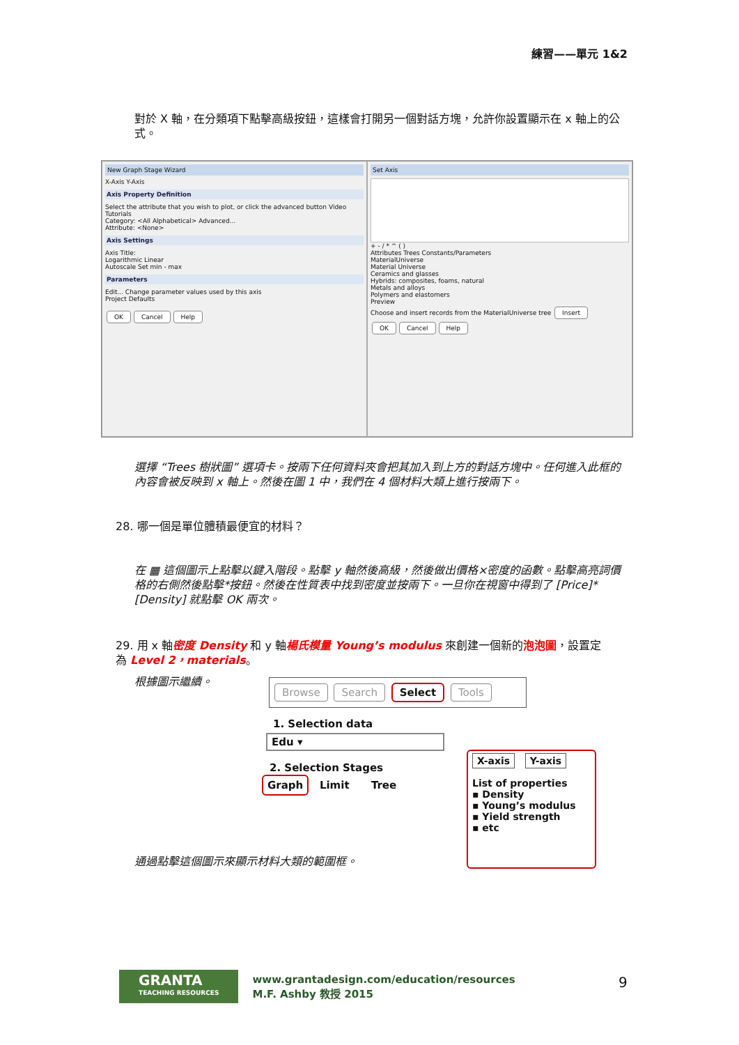練習——單元 1&2
對於 X 軸，在分類項下點擊高級按鈕，這樣會打開另一個對話方塊，允許你設置顯示在 x 軸上的公式。
New Graph Stage Wizard
X-Axis Y-Axis
Axis Property Definition
Select the attribute that you wish to plot, or click the advanced button Video Tutorials
Category: <All Alphabetical> Advanced...
Attribute: <None>
Axis Settings
Axis Title:
Logarithmic Linear
Autoscale Set min - max
Parameters
Edit... Change parameter values used by this axis
Project Defaults
OK Cancel Help
Set Axis
+ - / * ^ ( )
Attributes Trees Constants/Parameters
MaterialUniverse
Material Universe
Ceramics and glasses
Hybrids: composites, foams, natural
Metals and alloys
Polymers and elastomers
Preview
Choose and insert records from the MaterialUniverse tree Insert
OK Cancel Help
選擇 “Trees 樹狀圖” 選項卡。按兩下任何資料夾會把其加入到上方的對話方塊中。任何進入此框的內容會被反映到 x 軸上。然後在圖 1 中，我們在 4 個材料大類上進行按兩下。
28. 哪一個是單位體積最便宜的材料？
在 ▦ 這個圖示上點擊以鍵入階段。點擊 y 軸然後高級，然後做出價格×密度的函數。點擊高亮詞價格的右側然後點擊*按鈕。然後在性質表中找到密度並按兩下。一旦你在視窗中得到了 [Price]*[Density] 就點擊 OK 兩次。
29. 用 x 軸密度 Density 和 y 軸楊氏模量 Young’s modulus 來創建一個新的泡泡圖，設置定為 Level 2，materials。
根據圖示繼續。 Browse Search Select Tools
1. Selection data
Edu ▾
2. Selection Stages
Graph Limit Tree
X-axis Y-axis
List of properties
▪ Density
▪ Young’s modulus
▪ Yield strength
▪ etc
通過點擊這個圖示來顯示材料大類的範圍框。
GRANTA
TEACHING RESOURCES
www.grantadesign.com/education/resources
M.F. Ashby 教授 2015
9